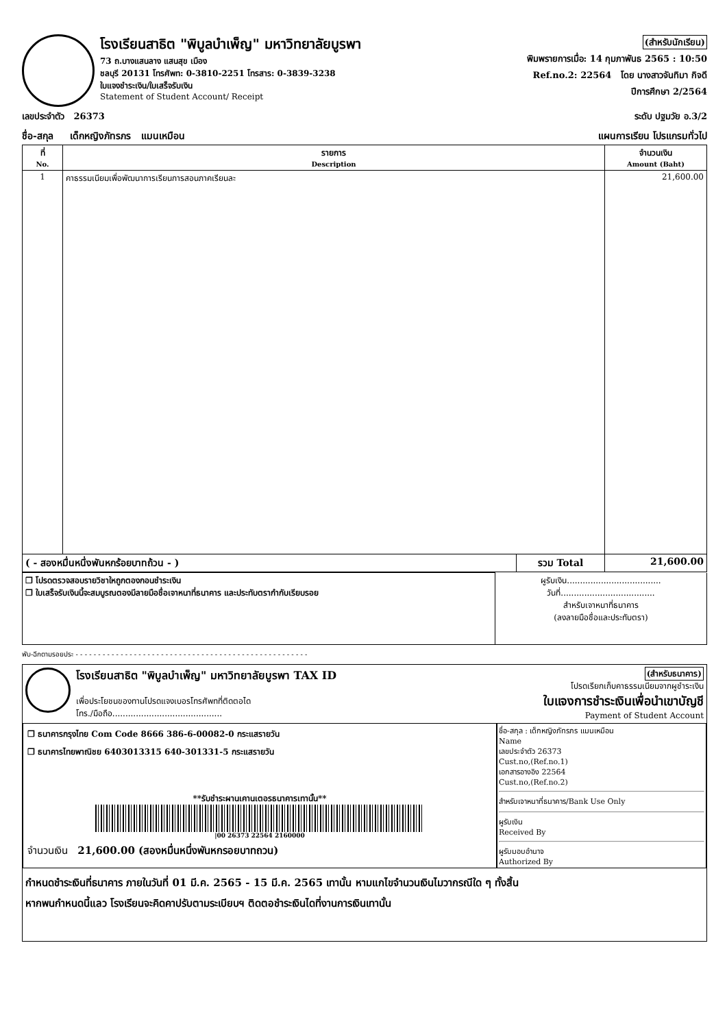โรงเรียนสาธิต "พิบูลบำเพ็ญ" มหาวิทยาลัยบูรพา
73 ถ.บางแสนลาง แสนสุข เมือง
ชลบุรี 20131 โทรศัพท: 0-3810-2251 โทรสาร: 0-3839-3238
ใบแจงชำระเงิน/ใบเสร็จรับเงิน
Statement of Student Account/ Receipt
(สำหรับนักเรียน)
พิมพรายการเมื่อ: 14 กุมภาพันธ 2565 : 10:50
Ref.no.2: 22564 โดย นางสาวจันทิมา กิจดี
ปีการศึกษา 2/2564
เลขประจำตัว 26373 ระดับ ปฐมวัย อ.3/2
ชื่อ-สกุล เด็กหญิงภัทรภร แมนเหมือน แผนการเรียน โปรแกรมทั่วไป
| ที่ No. | รายการ Description | | จำนวนเงิน Amount (Baht) |
| --- | --- | --- | --- |
| 1 | คาธรรมเนียมเพื่อพัฒนาการเรียนการสอนภาคเรียนละ | | 21,600.00 |
| ( - สองหมื่นหนึ่งพันหกร้อยบาทถ้วน - ) | | รวม Total | 21,600.00 |
| ❒ โปรดตรวจสอบรายวิชาใหถูกตองกอนชำระเงิน ❒ ใบเสร็จรับเงินนี้จะสมบูรณตองมีลายมือชื่อเจาหนาที่ธนาคาร และประทับตรากำกับเรียบรอย | ผูรับเงิน.................................... วันที่.................................... สำหรับเจาหนาที่ธนาคาร (ลงลายมือชื่อและประทับตรา) |
พับ-ฉีกตามรอยประ - - - - - - - - - - - - - - - - - - - - - - - - - - - - - - - - - - - - - - - - - - - - - - - - - - - -
โรงเรียนสาธิต "พิบูลบำเพ็ญ" มหาวิทยาลัยบูรพา TAX ID
เพื่อประโยชนของทานโปรดแจงเบอรโทรศัพทที่ติดตอได
โทร./มือถือ..........................................
(สำหรับธนาคาร)
โปรดเรียกเก็บคาธรรมเนียมจากผูชำระเงิน
ใบแจงการชำระเงินเพื่อนำเขาบัญชี
Payment of Student Account
❒ ธนาคารกรุงไทย Com Code 8666 386-6-00082-0 กระแสรายวัน
❒ ธนาคารไทยพาณิชย 6403013315 640-301331-5 กระแสรายวัน
**รับชำระผานเคานเตอรธนาคารเทานั้น**
|00 26373 22564 2160000
จำนวนเงิน 21,600.00 (สองหมื่นหนึ่งพันหกรอยบาทถวน)
ชื่อ-สกุล : เด็กหญิงภัทรภร แมนเหมือน
Name
เลขประจำตัว 26373
Cust.no,(Ref.no.1)
เอกสารอางอิง 22564
Cust.no,(Ref.no.2)
สำหรับเจาหนาที่ธนาคาร/Bank Use Only
ผูรับเงิน
Received By
ผูรับมอบอำนาจ
Authorized By
กำหนดชำระเงินที่ธนาคาร ภายในวันที่ 01 มี.ค. 2565 - 15 มี.ค. 2565 เทานั้น หามแกไขจำนวนเงินไมวากรณีใด ๆ ทั้งสิ้น
หากพนกำหนดนี้แลว โรงเรียนจะคิดคาปรับตามระเบียบฯ ติดตอชำระเงินไดที่งานการเงินเทานั้น